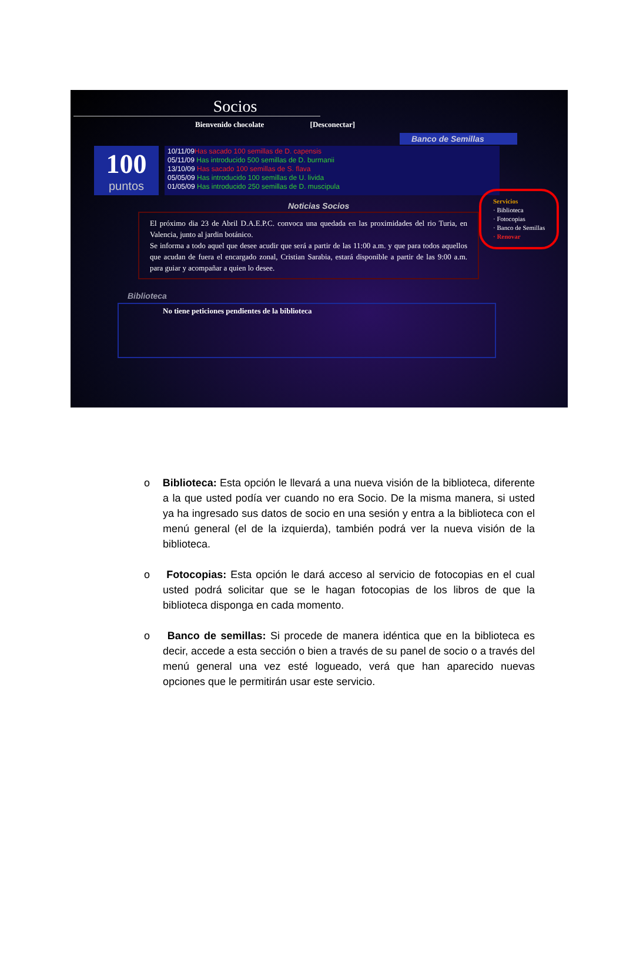Socios
Bienvenido chocolate [Desconectar]
Banco de Semillas
100
puntos
10/11/09Has sacado 100 semillas de D. capensis
05/11/09 Has introducido 500 semillas de D. burmanii
13/10/09 Has sacado 100 semillas de S. flava
05/05/09 Has introducido 100 semillas de U. livida
01/05/09 Has introducido 250 semillas de D. muscipula
Servicios
· Biblioteca
· Fotocopias
· Banco de Semillas
· Renovar
Noticias Socios
El próximo dia 23 de Abril D.A.E.P.C. convoca una quedada en las proximidades del rio Turia, en Valencia, junto al jardin botánico.
Se informa a todo aquel que desee acudir que será a partir de las 11:00 a.m. y que para todos aquellos que acudan de fuera el encargado zonal, Cristian Sarabia, estará disponible a partir de las 9:00 a.m. para guiar y acompañar a quien lo desee.
Biblioteca
No tiene peticiones pendientes de la biblioteca
o Biblioteca: Esta opción le llevará a una nueva visión de la biblioteca, diferente a la que usted podía ver cuando no era Socio. De la misma manera, si usted ya ha ingresado sus datos de socio en una sesión y entra a la biblioteca con el menú general (el de la izquierda), también podrá ver la nueva visión de la biblioteca.
o Fotocopias: Esta opción le dará acceso al servicio de fotocopias en el cual usted podrá solicitar que se le hagan fotocopias de los libros de que la biblioteca disponga en cada momento.
o Banco de semillas: Si procede de manera idéntica que en la biblioteca es decir, accede a esta sección o bien a través de su panel de socio o a través del menú general una vez esté logueado, verá que han aparecido nuevas opciones que le permitirán usar este servicio.